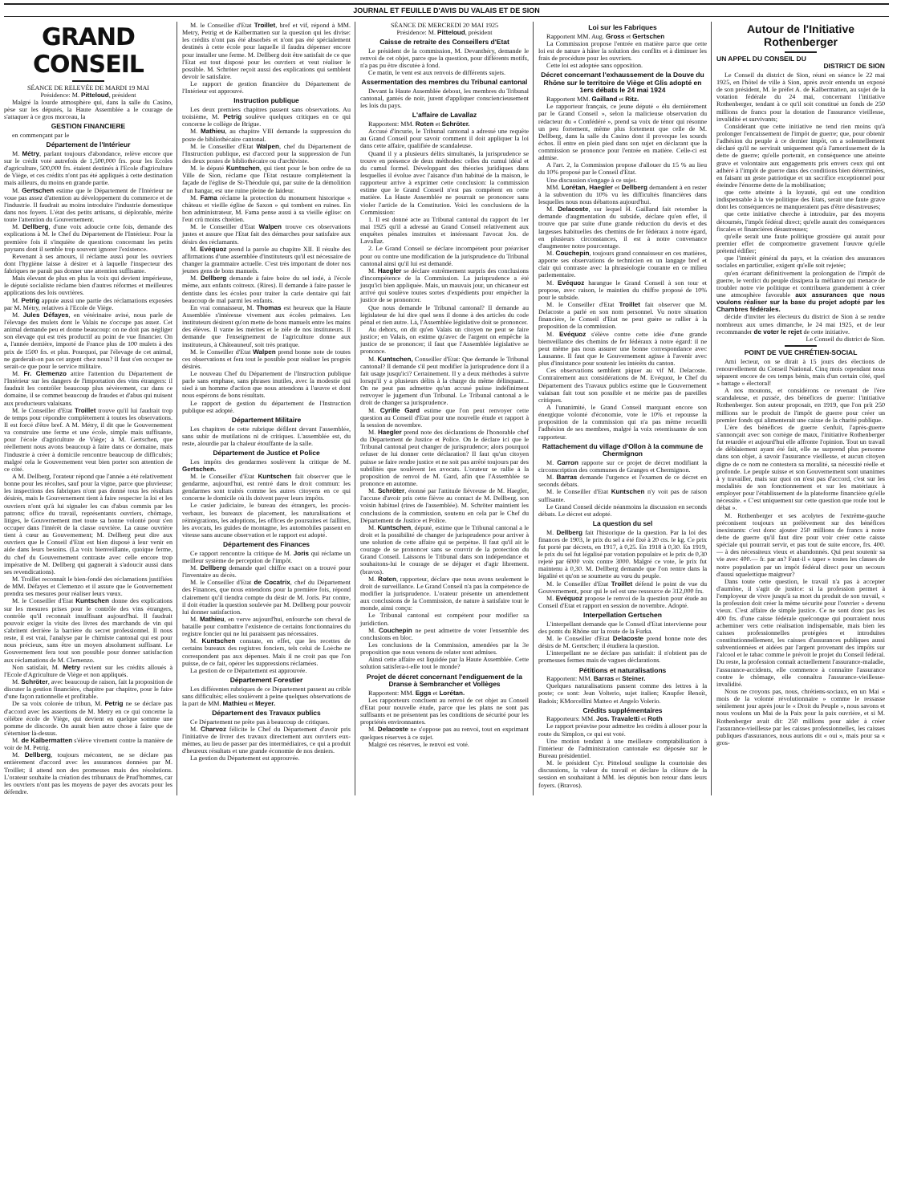JOURNAL ET FEUILLE D'AVIS DU VALAIS ET DE SION
GRAND CONSEIL
SÉANCE DE RELEVÉE DE MARDI 19 MAI
Présidence: M. Pitteloud, président
Malgré la lourde atmosphère qui, dans la salle du Casino, pèse sur les députés, la Haute Assemblée a le courage de s'attaquer à ce gros morceau, la
GESTION FINANCIERE
en commençant par le
Département de l'Intérieur
M. Métry, parlant toujours d'abondance, relève encore que sur le crédit voté autrefois de 1,500,000 frs. pour les Ecoles d'agriculture, 500,000 frs. étaient destinés à l'Ecole d'agriculture de Viège, et ces crédits n'ont pas été appliqués à cette destination mais ailleurs, du moins en grande partie.
M. Gertschen estime que le Département de l'Intérieur ne voue pas assez d'attention au développement du commerce et de l'industrie. Il faudrait au moins introduire l'industrie domestique dans nos foyers. L'état des petits artisans, si déplorable, mérite toute l'attention du Gouvernement.
M. Dellberg, d'une voix adoucie cette fois, demande des explications à M. le Chef du Département de l'Intérieur. Pour la première fois il s'inquiète de questions concernant les petits paysans dont il semble trop souvent ignorer l'existence.
Revenant à ses amours, il réclame aussi pour les ouvriers dont l'hygiène laisse à désirer et à laquelle l'inspecteur des fabriques ne paraît pas donner une attention suffisante.
Mais élevant de plus en plus la voix qui devient impérieuse, le député socialiste réclame bien d'autres réformes et meilleures applications des lois ouvrières.
M. Petrig appuie aussi une partie des réclamations exposées par M. Métry, relatives à l'Ecole de Viège.
M. Jules Défayes, en vétérinaire avisé, nous parle de l'élevage des mulets dont le Valais ne s'occupe pas assez. Cet animal demande peu et donne beaucoup: on ne doit pas négliger son élevage qui est très productif au point de vue financier. On a, l'année dernière, importé de France plus de 100 mulets à des prix de 1500 frs. et plus. Pourquoi, par l'élevage de cet animal, ne garderait-on pas cet argent chez nous? Il faut s'en occuper ne serait-ce que pour le service militaire.
M. Fr. Clemenzo attire l'attention du Département de l'Intérieur sur les dangers de l'importation des vins étrangers: il faudrait les contrôler beaucoup plus sévèrement, car dans ce domaine, il se commet beaucoup de fraudes et d'abus qui nuisent aux producteurs valaisans.
M. le Conseiller d'Etat Troillet trouve qu'il lui faudrait trop de temps pour répondre complètement à toutes les observations. Il est forcé d'être bref. A M. Métry, il dit que le Gouvernement va construire une ferme et une école, simple mais suffisante, pour l'école d'agriculture de Viège; à M. Gertschen, que réellement nous avons beaucoup à faire dans ce domaine, mais l'industrie à créer à domicile rencontre beaucoup de difficultés; malgré cela le Gouvernement veut bien porter son attention de ce côté.
A M. Dellberg, l'orateur répond que l'année a été relativement bonne pour les récoltes, sauf pour la vigne, parce que pluvieuse; les inspections des fabriques n'ont pas donné tous les résultats désirés, mais le Gouvernement tient à faire respecter la loi et les ouvriers n'ont qu'à lui signaler les cas d'abus commis par les patrons; office du travail, représentants ouvriers, chômage, litiges, le Gouvernement met toute sa bonne volonté pour s'en occuper dans l'intérêt de la classe ouvrière. La cause ouvrière tient à cœur au Gouvernement; M. Dellberg peut dire aux ouvriers que le Conseil d'Etat est bien disposé à leur venir en aide dans leurs besoins. (La voix bienveillante, quoique ferme, du chef du Gouvernement contraste avec celle encore trop impérative de M. Dellberg qui gagnerait à s'adoucir aussi dans ses revendications).
M. Troillet reconnaît le bien-fondé des réclamations justifiées de MM. Défayes et Clemenzo et il assure que le Gouvernement prendra ses mesures pour réaliser leurs vœux.
M. le Conseiller d'Etat Kuntschen donne des explications sur les mesures prises pour le contrôle des vins étrangers, contrôle qu'il reconnaît insuffisant aujourd'hui. Il faudrait pouvoir exiger la visite des livres des marchands de vin qui s'abritent derrière la barrière du secret professionnel. Il nous reste, il est vrai, l'analyse par le chimiste cantonal qui est pour nous précieux, sans être un moyen absolument suffisant. Le Gouvernement fera tout son possible pour donner satisfaction aux réclamations de M. Clemenzo.
Non satisfait, M. Metry revient sur les crédits alloués à l'Ecole d'Agriculture de Viège et non appliqués.
M. Schröter, avec beaucoup de raison, fait la proposition de discuter la gestion financière, chapitre par chapitre, pour le faire d'une façon rationnelle et profitable.
De sa voix colorée de tribun, M. Petrig ne se déclare pas d'accord avec les assertions de M. Metry en ce qui concerne la célèbre école de Viège, qui devient en quelque somme une pomme de discorde. On aurait bien autre chose à faire que de s'éterniser là-dessus.
M. de Kalbermatten s'élève vivement contre la manière de voir de M. Petrig.
M. Dellberg, toujours mécontent, ne se déclare pas entièrement d'accord avec les assurances données par M. Troillet; il attend non des promesses mais des résolutions. L'orateur souhaite la création des tribunaux de Prud'hommes, car les ouvriers n'ont pas les moyens de payer des avocats pour les défendre.
M. le Conseiller d'Etat Troillet, bref et vif, répond à MM. Metry, Petrig et de Kalbermatten sur la question qui les divise: les crédits n'ont pas été absorbés et n'ont pas été spécialement destinés à cette école pour laquelle il faudra dépenser encore pour installer une ferme. M. Dellberg doit être satisfait de ce que l'Etat est tout disposé pour les ouvriers et veut réaliser le possible. M. Schröter reçoit aussi des explications qui semblent devoir le satisfaire.
Le rapport de gestion financière du Département de l'Intérieur est approuvé.
Instruction publique
Les deux premiers chapitres passent sans observations. Au troisième, M. Petrig soulève quelques critiques en ce qui concerne le collège de Brigue.
M. Mathieu, au chapitre VIII demande la suppression du poste de bibliothécaire cantonal.
M. le Conseiller d'Etat Walpen, chef du Département de l'Instruction publique, est d'accord pour la suppression de l'un des deux postes de bibliothécaire ou d'archiviste.
M. le député Kuntschen, qui tient pour le bon ordre de sa Ville de Sion, réclame que l'Etat restaure complètement la façade de l'église de St-Théodule qui, par suite de la démolition d'un hangar, est une ruine pleine de laideur.
M. Fama réclame la protection du monument historique « château et vieille église de Saxon » qui tombent en ruines. En bon administrateur, M. Fama pense aussi à sa vieille église: on l'eut crû moins chrétien.
M. le Conseiller d'Etat Walpen trouve ces observations justes et assure que l'Etat fait des démarches pour satisfaire aux désirs des réclamants.
M. Evéquoz prend la parole au chapitre XII. Il résulte des affirmations d'une assemblée d'instituteurs qu'il est nécessaire de changer la grammaire actuelle. C'est très important de doter nos jeunes gens de bons manuels.
M. Dellberg demande à faire boire du sel iodé, à l'école même, aux enfants coitreux. (Rires). Il demande à faire passer le dentiste dans les écoles pour traiter la carie dentaire qui fait beaucoup de mal parmi les enfants.
En vrai connaisseur, M. Thomas est heureux que la Haute Assemblée s'intéresse vivement aux écoles primaires. Les instituteurs désirent qu'on mette de bons manuels entre les mains des élèves. Il vante les mérites et le zèle de nos instituteurs. Il demande que l'enseignement de l'agriculture donne aux instituteurs, à Châteauneuf, soit très pratique.
M. le Conseiller d'Etat Walpen prend bonne note de toutes ces observations et fera tout le possible pour réaliser les progrès désirés.
Le nouveau Chef du Département de l'Instruction publique parle sans emphase, sans phrases inutiles, avec la modestie qui sied à un homme d'action que nous attendons à l'œuvre et dont nous espérons de bons résultats.
Le rapport de gestion du département de l'Instruction publique est adopté.
Département Militaire
Les chapitres de cette rubrique défilent devant l'assemblée, sans subir de mutilations ni de critiques. L'assemblée est, du reste, alourdie par la chaleur étouffante de la salle.
Département de Justice et Police
Les impôts des gendarmes soulèvent la critique de M. Gertschen.
M. le Conseiller d'Etat Kuntschen fait observer que le gendarme, aujourd'hui, est rentré dans le droit commun: les gendarmes sont traités comme les autres citoyens en ce qui concerne le domicile où ils doivent payer leurs impôts.
Le casier judiciaire, le bureau des étrangers, les procès-verbaux, les bureaux de placement, les naturalisations et réintégrations, les adoptions, les offices de poursuites et faillites, les avocats, les guides de montagne, les automobiles passent en vitesse sans aucune observation et le rapport est adopté.
Département des Finances
Ce rapport rencontre la critique de M. Joris qui réclame un meilleur système de perception de l'impôt.
M. Dellberg demande quel chiffre exact on a trouvé pour l'inventaire au décès.
M. le Conseiller d'Etat de Cocatrix, chef du Département des Finances, que nous entendons pour la première fois, répond clairement qu'il tiendra compte du désir de M. Joris. Par contre, il doit étudier la question soulevée par M. Dellberg pour pouvoir lui donner satisfaction.
M. Mathieu, en verve aujourd'hui, enfourche son cheval de bataille pour combattre l'existence de certains fonctionnaires du registre foncier qui ne lui paraissent pas nécessaires.
M. Kuntschen constate, en effet, que les recettes de certains bureaux des registres fonciers, tels celui de Loèche ne correspondent pas aux dépenses. Mais il ne croit pas que l'on puisse, de ce fait, opérer les suppressions réclamées.
La gestion de ce Département est approuvée.
Département Forestier
Les différentes rubriques de ce Département passent au crible sans difficultés; elles soulèvent à peine quelques observations de la part de MM. Mathieu et Meyer.
Département des Travaux publics
Ce Département ne prête pas à beaucoup de critiques.
M. Charvoz félicite le Chef du Département d'avoir pris l'initiative de livrer des travaux directement aux ouvriers eux-mêmes, au lieu de passer par des intermédiaires, ce qui a produit d'heureux résultats et une grande économie de nos deniers.
La gestion du Département est approuvée.
SÉANCE DE MERCREDI 20 MAI 1925
Présidence: M. Pitteloud, président
Caisse de retraite des Conseillers d'Etat
Le président de la commission, M. Devanthéry, demande le renvoi de cet objet, parce que la question, pour différents motifs, n'a pas pu être discutée à fond.
Ce matin, le vent est aux renvois de différents sujets.
Assermentation des membres du Tribunal cantonal
Devant la Haute Assemblée debout, les membres du Tribunal cantonal, gantés de noir, jurent d'appliquer consciencieusement les lois du pays.
L'affaire de Lavallaz
Rapportent: MM. Roten et Schröter.
Accusé d'incurie, le Tribunal cantonal a adressé une requête au Grand Conseil pour savoir comment il doit appliquer la loi dans cette affaire, qualifiée de scandaleuse.
Quand il y a plusieurs délits simultanés, la jurisprudence se trouve en présence de deux méthodes: celles du cumul idéal et du cumul formel. Développant des théories juridiques dans lesquelles il évolue avec l'aisance d'un habitué de la maison, le rapporteur arrive à exprimer cette conclusion: la commission estime que le Grand Conseil n'est pas compétent en cette matière. La Haute Assemblée ne pourrait se prononcer sans violer l'article de la Constitution. Voici les conclusions de la Commission:
1. Il est donné acte au Tribunal cantonal du rapport du 1er mai 1925 qu'il a adressé au Grand Conseil relativement aux enquêtes pénales instruites et intéressant l'avocat Jos. de Lavallaz.
2. Le Grand Conseil se déclare incompétent pour préaviser pour ou contre une modification de la jurisprudence du Tribunal cantonal ainsi qu'il lui est demandé.
M. Haegler se déclare extrêmement surpris des conclusions d'incompétence de la Commission. La jurisprudence a été jusqu'ici bien appliquée. Mais, un mauvais jour, un chicaneur est arrivé qui soulève toutes sortes d'expédients pour empêcher la justice de se prononcer.
Que nous demande le Tribunal cantonal? Il demande au législateur de lui dire quel sens il donne à des articles du code pénal et rien autre. Là, l'Assemblée législative doit se prononcer.
Au dehors, on dit qu'en Valais un citoyen ne peut se faire justice; en Valais, on estime qu'avec de l'argent on empêche la justice de se prononcer; il faut que l'Assemblée législative se prononce.
M. Kuntschen, Conseiller d'Etat: Que demande le Tribunal cantonal? Il demande s'il peut modifier la jurisprudence dont il a fait usage jusqu'ici? Certainement. Il y a deux méthodes à suivre lorsqu'il y a plusieurs délits à la charge du même délinquant... On ne peut pas admettre qu'un accusé puisse indéfiniment renvoyer le jugement d'un Tribunal. Le Tribunal cantonal a le droit de changer sa jurisprudence.
M. Cyrille Gard estime que l'on peut renvoyer cette question au Conseil d'Etat pour une nouvelle étude et rapport à la session de novembre.
M. Haegler prend note des déclarations de l'honorable chef du Département de Justice et Police. On le déclare ici que le Tribunal cantonal peut changer de jurisprudence; alors pourquoi refuser de lui donner cette déclaration? Il faut qu'un citoyen puisse se faire rendre justice et ne soit pas arrêté toujours par des subtilités que soulèvent les avocats. L'orateur se rallie à la proposition de renvoi de M. Gard, afin que l'Assemblée se prononce en automne.
M. Schröter, étonné par l'attitude fiévreuse de M. Haegler, l'accuse d'avoir pris cette fièvre au contact de M. Dellberg, son voisin habituel (rires de l'assemblée). M. Schröter maintient les conclusions de la commission, soutenu en cela par le Chef du Département de Justice et Police.
M. Kuntschen, député, estime que le Tribunal cantonal a le droit et la possibilité de changer de jurisprudence pour arriver à une solution de cette affaire qui se perpétue. Il faut qu'il ait le courage de se prononcer sans se couvrir de la protection du Grand Conseil. Laissons le Tribunal dans son indépendance et souhaitons-lui le courage de se déjuger et d'agir librement. (bravos).
M. Roten, rapporteur, déclare que nous avons seulement le droit de surveillance. Le Grand Conseil n'a pas la compétence de modifier la jurisprudence. L'orateur présente un amendement aux conclusions de la Commission, de nature à satisfaire tout le monde, ainsi conçu:
Le Tribunal cantonal est compétent pour modifier sa juridiction.
M. Couchepin ne peut admettre de voter l'ensemble des conclusions en bloc.
Les conclusions de la Commission, amendées par la 3e proposition que nous venons de relater sont admises.
Ainsi cette affaire est liquidée par la Haute Assemblée. Cette solution satisfera-t-elle tout le monde?
Projet de décret concernant l'endiguement de la Dranse à Sembrancher et Vollèges
Rapportent: MM. Eggs et Lorétan.
Les rapporteurs concluent au renvoi de cet objet au Conseil d'Etat pour nouvelle étude, parce que les plans ne sont pas suffisants et ne présentent pas les conditions de sécurité pour les propriétés environnantes.
M. Delacoste ne s'oppose pas au renvoi, tout en exprimant quelques réserves à ce sujet.
Malgré ces réserves, le renvoi est voté.
Loi sur les Fabriques
Rapportent MM. Aug. Gross et Gertschen
La Commission propose l'entrée en matière parce que cette loi est de nature à hâter la solution des conflits et à diminuer les frais de procédure pour les ouvriers.
Cette loi est adoptée sans opposition.
Décret concernant l'exhaussement de la Douve du Rhône sur le territoire de Viège et Glis adopté en 1ers débats le 24 mai 1924
Rapportent MM. Gailland et Ritz.
Le rapporteur français, ce jeune député « élu dernièrement par le Grand Conseil », selon la malicieuse observation du rédacteur du « Confédéré », prend sa voix de ténor qui résonne un peu fortement, même plus fortement que celle de M. Dellberg, dans la salle du Casino dont il provoque les sourds échos. Il entre en plein pied dans son sujet en déclarant que la commission se prononce pour l'entrée en matière. Celle-ci est admise.
A l'art. 2, la Commission propose d'allouer du 15 % au lieu du 10% proposé par le Conseil d'Etat.
Une discussion s'engage à ce sujet.
MM. Lorétan, Haegler et Dellberg demandent à en rester à la subvention du 10% vu les difficultés financières dans lesquelles nous nous débattons aujourd'hui.
M. Delacoste, sur lequel H. Gailland fait retomber la demande d'augmentation du subside, déclare qu'en effet, il trouve que par suite d'une grande réduction du devis et des largesses habituelles des chemins de fer fédéraux à notre égard, en plusieurs circonstances, il est à notre convenance d'augmenter notre pourcentage.
M. Couchepin, toujours grand connaisseur en ces matières, apporte ses observations de technicien en un langage bref et clair qui contraste avec la phraséologie courante en ce milieu parlementaire.
M. Evéquoz harangue le Grand Conseil à son tour et propose, avec raison, le maintien du chiffre proposé de 10% pour le subside.
M. le Conseiller d'Etat Troillet fait observer que M. Delacoste a parlé en son nom personnel. Vu notre situation financière, le Conseil d'Etat ne peut guère se rallier à la proposition de la commission.
M. Evéquoz s'élève contre cette idée d'une grande bienveillance des chemins de fer fédéraux à notre égard: il ne peut même pas nous assurer une bonne correspondance avec Lausanne. Il faut que le Gouvernement agisse à l'avenir avec plus d'insistance pour soutenir les intérêts du canton.
Ces observations semblent piquer au vif M. Delacoste. Contrairement aux considérations de M. Evéquoz, le Chef du Département des Travaux publics estime que le Gouvernement valaisan fait tout son possible et ne mérite pas de pareilles critiques.
A l'unanimité, le Grand Conseil marquant encore son énergique volonté d'économie, vote le 10% et repousse la proposition de la commission qui n'a pas même recueilli l'adhésion de ses membres, malgré la voix retentissante de son rapporteur.
Rattachement du village d'Ollon à la commune de Chermignon
M. Carron rapporte sur ce projet de décret modifiant la circonscription des communes de Granges et Chermignon.
M. Barras demande l'urgence et l'examen de ce décret en seconds débats.
M. le Conseiller d'Etat Kuntschen n'y voit pas de raison suffisante.
Le Grand Conseil décide néanmoins la discussion en seconds débats. Le décret est adopté.
La question du sel
M. Dellberg fait l'historique de la question. Par la loi des finances de 1903, le prix du sel a été fixé à 20 cts. le kg. Ce prix fut porté par décrets, en 1917, à 0,25. En 1918 à 0,30. En 1919, le prix du sel fut légalisé par votation populaire et le prix de 0,30 rejeté par 6000 voix contre 3000. Malgré ce vote, le prix fut maintenu à 0,30. M. Dellberg demande que l'on rentre dans la légalité et qu'on se soumette au vœu du peuple.
M. le Conseiller d'Etat Troillet défend le point de vue du Gouvernement, pour qui le sel est une ressource de 312,000 frs.
M. Evéquoz propose le renvoi de la question pour étude au Conseil d'Etat et rapport en session de novembre. Adopté.
Interpellation Gertschen
L'interpellant demande que le Conseil d'Etat intervienne pour des ponts du Rhône sur la route de la Furka.
M. le Conseiller d'Etat Delacoste prend bonne note des désirs de M. Gertschen; il étudiera la question.
L'interpellant ne se déclare pas satisfait: il n'obtient pas de promesses fermes mais de vagues déclarations.
Pétitions et naturalisations
Rapportent: MM. Barras et Steiner.
Quelques naturalisations passent comme des lettres à la poste; ce sont: Jean Volterio, sujet italien; Knupfer Benoît, Badois; KMorcellini Matteo et Angelo Volerio.
Crédits supplémentaires
Rapporteurs: MM. Jos. Travaletti et Roth
Le rapport préavise pour admettre les crédits à allouer pour la route du Simplon, ce qui est voté.
Une motion tendant à une meilleure comptabilisation à l'intérieur de l'administration cantonale est déposée sur le Bureau présidentiel.
M. le président Cyr. Pitteloud souligne la courtoisie des discussions, la valeur du travail et déclare la clôture de la session en souhaitant à MM. les députés bon retour dans leurs foyers. (Bravos).
Autour de l'Initiative Rothenberger
UN APPEL DU CONSEIL DU
DISTRICT DE SION
Le Conseil du district de Sion, réuni en séance le 22 mai 1925, en l'hôtel de ville à Sion, après avoir entendu un exposé de son président, M. le préfet A. de Kalbermatten, au sujet de la votation fédérale du 24 mai, concernant l'initiative Rothenberger, tendant à ce qu'il soit constitué un fonds de 250 millions de francs pour la dotation de l'assurance vieillesse, invalidité et survivants;
Considérant que cette initiative ne tend rien moins qu'à prolonger l'encaissement de l'impôt de guerre; que, pour obtenir l'adhésion du peuple à ce dernier impôt, on a solennellement déclaré qu'il ne servirait uniquement qu'à l'amortissement de la dette de guerre; qu'elle porterait, en conséquence une atteinte grave et volontaire aux engagements pris envers ceux qui ont adhéré à l'impôt de guerre dans des conditions bien déterminées, en faisant un geste patriotique et un sacrifice exceptionnel pour éteindre l'énorme dette de la mobilisation;
que cette atteinte à la loyauté, qui est une condition indispensable à la vie politique des Etats, serait une faute grave dont les conséquences ne manqueraient pas d'être désastreuses;
que cette initiative cherche à introduire, par des moyens détournés, l'impôt fédéral direct; qu'elle aurait des conséquences fiscales et financières désastreuses;
qu'elle serait une faute politique grossière qui aurait pour premier effet de compromettre gravement l'œuvre qu'elle prétend édifier;
que l'intérêt général du pays, et la création des assurances sociales en particulier, exigent qu'elle soit rejetée;
qu'en écartant définitivement la prolongation de l'impôt de guerre, le verdict du peuple dissipera la méfiance qui menace de troubler notre vie politique et contribuera grandement à créer une atmosphère favorable aux assurances que nous voulons réaliser sur la base du projet adopté par les Chambres fédérales.
décide d'inviter les électeurs du district de Sion à se rendre nombreux aux urnes dimanche, le 24 mai 1925, et de leur recommander de voter le rejet de cette initiative.
Le Conseil du district de Sion.
POINT DE VUE CHRÉTIEN-SOCIAL
Ami lecteur, on se dirait à 15 jours des élections de renouvellement du Conseil National. Cinq mois cependant nous séparent encore de ces temps bénis, mais d'un certain côté, quel « battage » électoral!
A nos moutons, et considérons ce revenant de l'ère scandaleuse, et passée, des bénéfices de guerre: l'initiative Rothenberger. Son auteur proposait, en 1919, que l'on prît 250 millions sur le produit de l'impôt de guerre pour créer un premier fonds qui alimenterait une caisse de la charité publique.
L'ère des bénéfices de guerre s'enfuit, l'après-guerre s'annonçait avec son cortège de maux, l'initiative Rothenberger fut retardée et aujourd'hui elle affronte l'opinion. Tout un travail de déblaiement ayant été fait, elle ne surprend plus personne dans son objet, à savoir l'assurance vieillesse, et aucun citoyen digne de ce nom ne contestera sa moralité, sa nécessité réelle et profonde. Le peuple suisse et son Gouvernement sont unanimes à y travailler, mais sur quoi on n'est pas d'accord, c'est sur les modalités de son fonctionnement et sur les matériaux à employer pour l'établissement de la plateforme financière qu'elle nécessite. « C'est uniquement sur cette question que roule tout le débat ».
M. Rothenberger et ses acolytes de l'extrême-gauche préconisent toujours un prélèvement sur des bénéfices inexistants: c'est donc ajouter 250 millions de francs à notre dette de guerre qu'il faut dire pour voir créer cette caisse spéciale qui pourrait servir, et pas tout de suite encore, frs. 400.— à des nécessiteux vieux et abandonnés. Qui peut soutenir sa vie avec 400.— fr. par an? Faut-il « taper » toutes les classes de notre population par un impôt fédéral direct pour un secours d'aussi squelettique maigreur?
Dans toute cette question, le travail n'a pas à accepter d'aumône, il s'agit de justice: si la profession permet à l'employeur de vivre jusqu'à sa mort du produit de son travail, « la profession doit créer la même sécurité pour l'ouvrier » devenu vieux. C'est affaire de simple justice. Ce ne sont donc pas les 400 frs. d'une caisse fédérale quelconque qui pourraient nous acheminer vers cette réalisation indispensable, mais bien les caisses professionnelles protégées et introduites constitutionnellement, les caisses d'assurances publiques aussi subventionnées et aidées par l'argent provenant des impôts sur l'alcool et le tabac comme le prévoit le projet du Conseil fédéral. Du reste, la profession connaît actuellement l'assurance-maladie, l'assurance-accidents, elle commence à connaître l'assurance contre le chômage, elle connaîtra l'assurance-vieillesse-invalidité.
Nous ne croyons pas, nous, chrétiens-sociaux, en un Mai « mois de la volonté révolutionnaire » comme le ressasse sénilement jour après jour le « Droit du Peuple », nous savons et nous voulons un Mai de la Paix pour la paix ouvrière, et si M. Rothenberger avait dit: 250 millions pour aider à créer l'assurance-vieillesse par les caisses professionnelles, les caisses publiques d'assurances, nous aurions dit « oui », mais pour sa « gros-